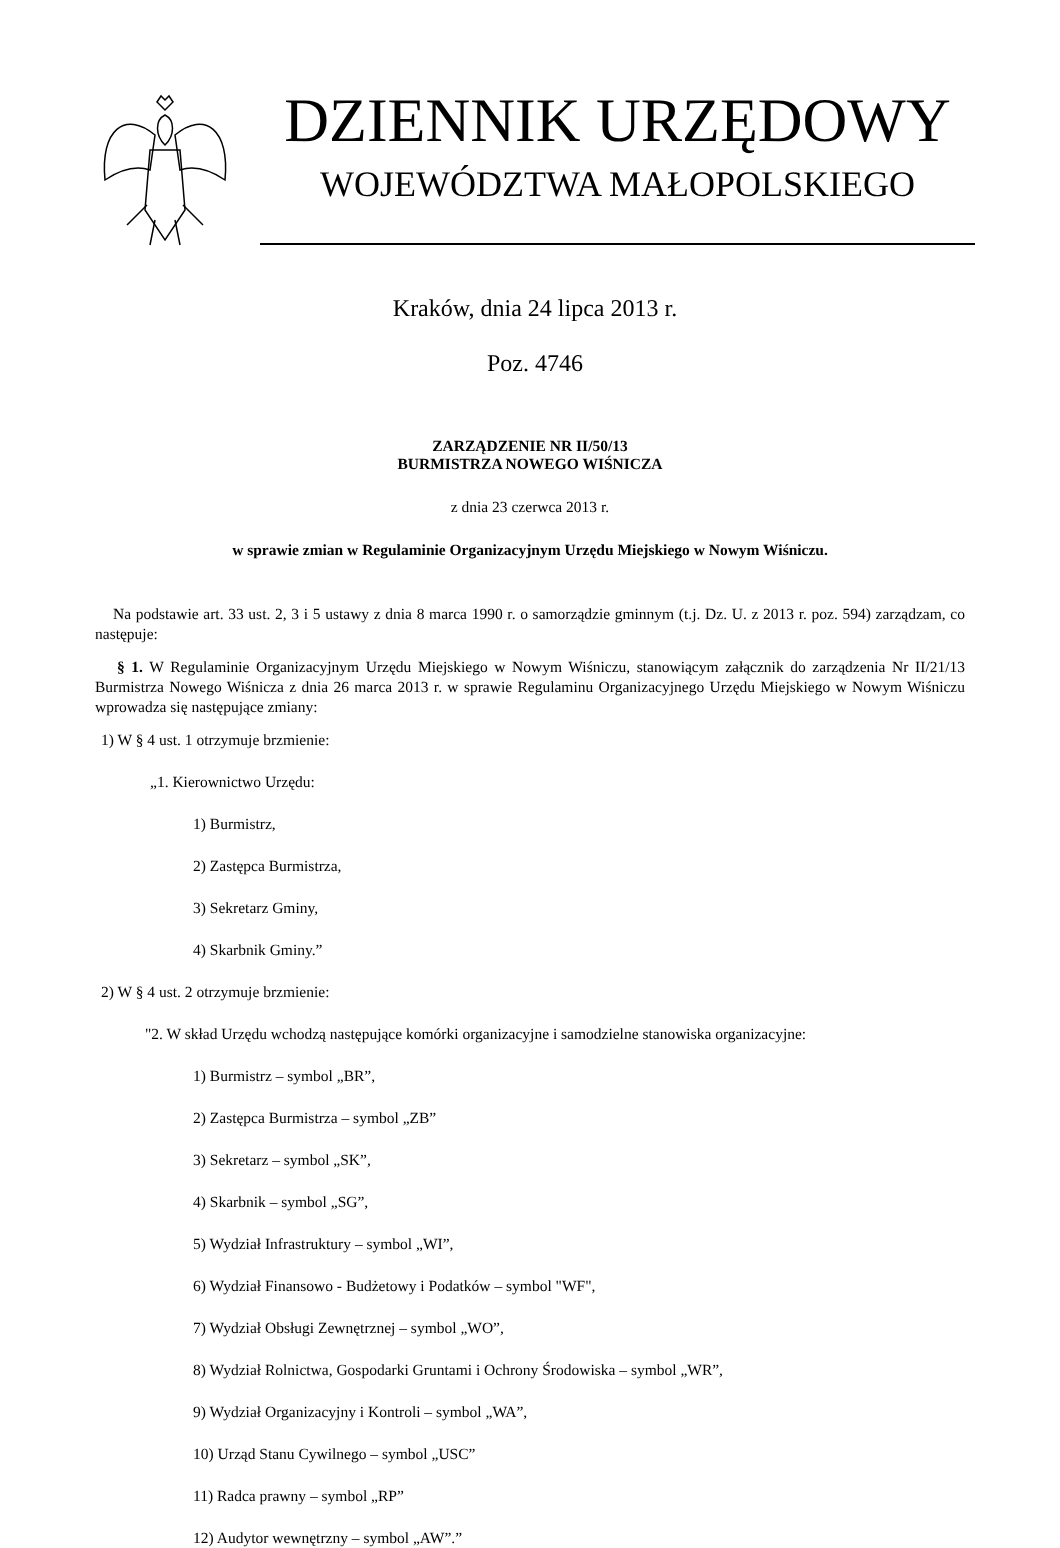DZIENNIK URZĘDOWY
WOJEWÓDZTWA MAŁOPOLSKIEGO
Kraków, dnia 24 lipca 2013 r.
Poz. 4746
ZARZĄDZENIE NR II/50/13
BURMISTRZA NOWEGO WIŚNICZA
z dnia 23 czerwca 2013 r.
w sprawie zmian w Regulaminie Organizacyjnym Urzędu Miejskiego w Nowym Wiśniczu.
Na podstawie art. 33 ust. 2, 3 i 5 ustawy z dnia 8 marca 1990 r. o samorządzie gminnym (t.j. Dz. U. z 2013 r. poz. 594) zarządzam, co następuje:
§ 1. W Regulaminie Organizacyjnym Urzędu Miejskiego w Nowym Wiśniczu, stanowiącym załącznik do zarządzenia Nr II/21/13 Burmistrza Nowego Wiśnicza z dnia 26 marca 2013 r. w sprawie Regulaminu Organizacyjnego Urzędu Miejskiego w Nowym Wiśniczu wprowadza się następujące zmiany:
1) W § 4 ust. 1 otrzymuje brzmienie:
„1. Kierownictwo Urzędu:
1) Burmistrz,
2) Zastępca Burmistrza,
3) Sekretarz Gminy,
4) Skarbnik Gminy.”
2) W § 4 ust. 2 otrzymuje brzmienie:
"2. W skład Urzędu wchodzą następujące komórki organizacyjne i samodzielne stanowiska organizacyjne:
1) Burmistrz – symbol „BR”,
2) Zastępca Burmistrza – symbol „ZB”
3) Sekretarz – symbol „SK”,
4) Skarbnik – symbol „SG”,
5) Wydział Infrastruktury – symbol „WI”,
6) Wydział Finansowo - Budżetowy i Podatków – symbol "WF",
7) Wydział Obsługi Zewnętrznej – symbol „WO”,
8) Wydział Rolnictwa, Gospodarki Gruntami i Ochrony Środowiska – symbol „WR”,
9) Wydział Organizacyjny i Kontroli – symbol „WA”,
10) Urząd Stanu Cywilnego – symbol „USC”
11) Radca prawny – symbol „RP”
12) Audytor wewnętrzny – symbol „AW”.”